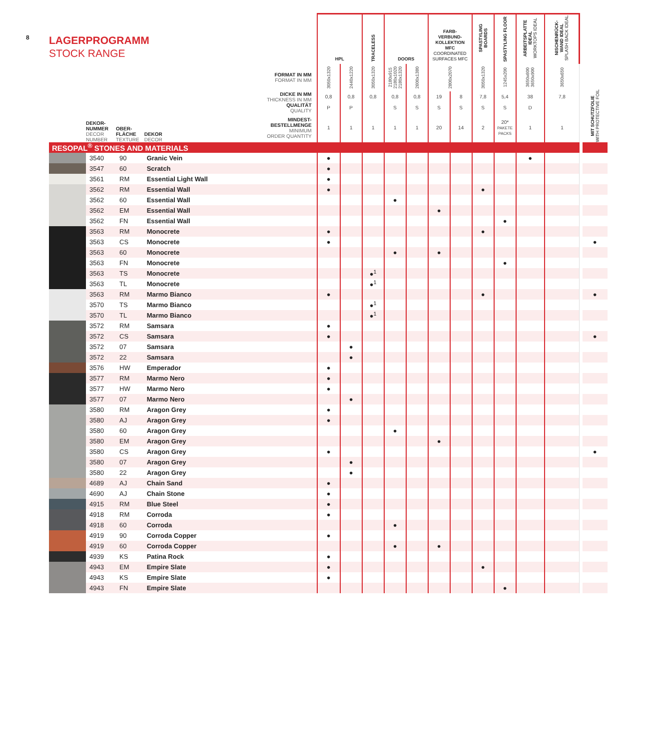8 LAGERPROGRAMM
STOCK RANGE
| | | | | | HPL | | TRACELESS | DOORS | | FARB- VERBUND- KOLLEKTION MFC COORDINATED SURFACES MFC | | SPASTYLING BOARDS | SPASTYLING FLOOR | ARBEITSPLATTE IDEAL WORKTOPS IDEAL | NISCHENRÜCK-WAND IDEAL SPLASH BACK IDEAL | | MIT SCHUTZFOLIE WITH PROTECTIVE FOIL |
| FORMAT IN MM FORMAT IN MM | | | | | 3050x1320 | 2440x1220 | 3050x1320 | 2180x915 2180x1020 2180x1320 | 2600x1380 | 2800x2070 | | 3050x1320 | 1245x200 | 3650x600 3650x900 | 3650x650 | | |
| DICKE IN MM THICKNESS IN MM | | | | | 0,8 | 0,8 | 0,8 | 0,8 | 0,8 | 19 | 8 | 7,8 | 5,4 | 38 | 7,8 | | |
| QUALITÄT QUALITY | | | | | P | P | | S | S | S | S | S | S | D | | | |
| | DEKOR- NUMMER DECOR NUMBER | OBER- FLÄCHE TEXTURE | DEKOR DECOR | MINDEST- BESTELLMENGE MINIMUM ORDER QUANTITY | 1 | 1 | 1 | 1 | 1 | 20 | 14 | 2 | 20* PAKETE PACKS | 1 | 1 | | |
| RESOPAL<sup>®</sup> STONES AND MATERIALS | | | | | | | | | | | | | | | | | |
| | 3540 | 90 | Granic Vein | | ● | | | | | | | | | ● | | | |
| | 3547 | 60 | Scratch | | ● | | | | | | | | | | | | |
| | 3561 | RM | Essential Light Wall | | ● | | | | | | | | | | | | |
| | 3562 | RM | Essential Wall | | ● | | | | | | | ● | | | | | |
| | 3562 | 60 | Essential Wall | | | | | ● | | | | | | | | | |
| | 3562 | EM | Essential Wall | | | | | | | ● | | | | | | | |
| | 3562 | FN | Essential Wall | | | | | | | | | | ● | | | | |
| | 3563 | RM | Monocrete | | ● | | | | | | | ● | | | | | |
| | 3563 | CS | Monocrete | | ● | | | | | | | | | | | | ● |
| | 3563 | 60 | Monocrete | | | | | ● | | ● | | | | | | | |
| | 3563 | FN | Monocrete | | | | | | | | | | ● | | | | |
| | 3563 | TS | Monocrete | | | | ●<sup>1</sup> | | | | | | | | | | |
| | 3563 | TL | Monocrete | | | | ●<sup>1</sup> | | | | | | | | | | |
| | 3563 | RM | Marmo Bianco | | ● | | | | | | | ● | | | | | ● |
| | 3570 | TS | Marmo Bianco | | | | ●<sup>1</sup> | | | | | | | | | | |
| | 3570 | TL | Marmo Bianco | | | | ●<sup>1</sup> | | | | | | | | | | |
| | 3572 | RM | Samsara | | ● | | | | | | | | | | | | |
| | 3572 | CS | Samsara | | ● | | | | | | | | | | | | ● |
| | 3572 | 07 | Samsara | | | ● | | | | | | | | | | | |
| | 3572 | 22 | Samsara | | | ● | | | | | | | | | | | |
| | 3576 | HW | Emperador | | ● | | | | | | | | | | | | |
| | 3577 | RM | Marmo Nero | | ● | | | | | | | | | | | | |
| | 3577 | HW | Marmo Nero | | ● | | | | | | | | | | | | |
| | 3577 | 07 | Marmo Nero | | | ● | | | | | | | | | | | |
| | 3580 | RM | Aragon Grey | | ● | | | | | | | | | | | | |
| | 3580 | AJ | Aragon Grey | | ● | | | | | | | | | | | | |
| | 3580 | 60 | Aragon Grey | | | | | ● | | | | | | | | | |
| | 3580 | EM | Aragon Grey | | | | | | | ● | | | | | | | |
| | 3580 | CS | Aragon Grey | | ● | | | | | | | | | | | | ● |
| | 3580 | 07 | Aragon Grey | | | ● | | | | | | | | | | | |
| | 3580 | 22 | Aragon Grey | | | ● | | | | | | | | | | | |
| | 4689 | AJ | Chain Sand | | ● | | | | | | | | | | | | |
| | 4690 | AJ | Chain Stone | | ● | | | | | | | | | | | | |
| | 4915 | RM | Blue Steel | | ● | | | | | | | | | | | | |
| | 4918 | RM | Corroda | | ● | | | | | | | | | | | | |
| | 4918 | 60 | Corroda | | | | | ● | | | | | | | | | |
| | 4919 | 90 | Corroda Copper | | ● | | | | | | | | | | | | |
| | 4919 | 60 | Corroda Copper | | | | | ● | | ● | | | | | | | |
| | 4939 | KS | Patina Rock | | ● | | | | | | | | | | | | |
| | 4943 | EM | Empire Slate | | ● | | | | | | | ● | | | | | |
| | 4943 | KS | Empire Slate | | ● | | | | | | | | | | | | |
| | 4943 | FN | Empire Slate | | | | | | | | | | ● | | | | |